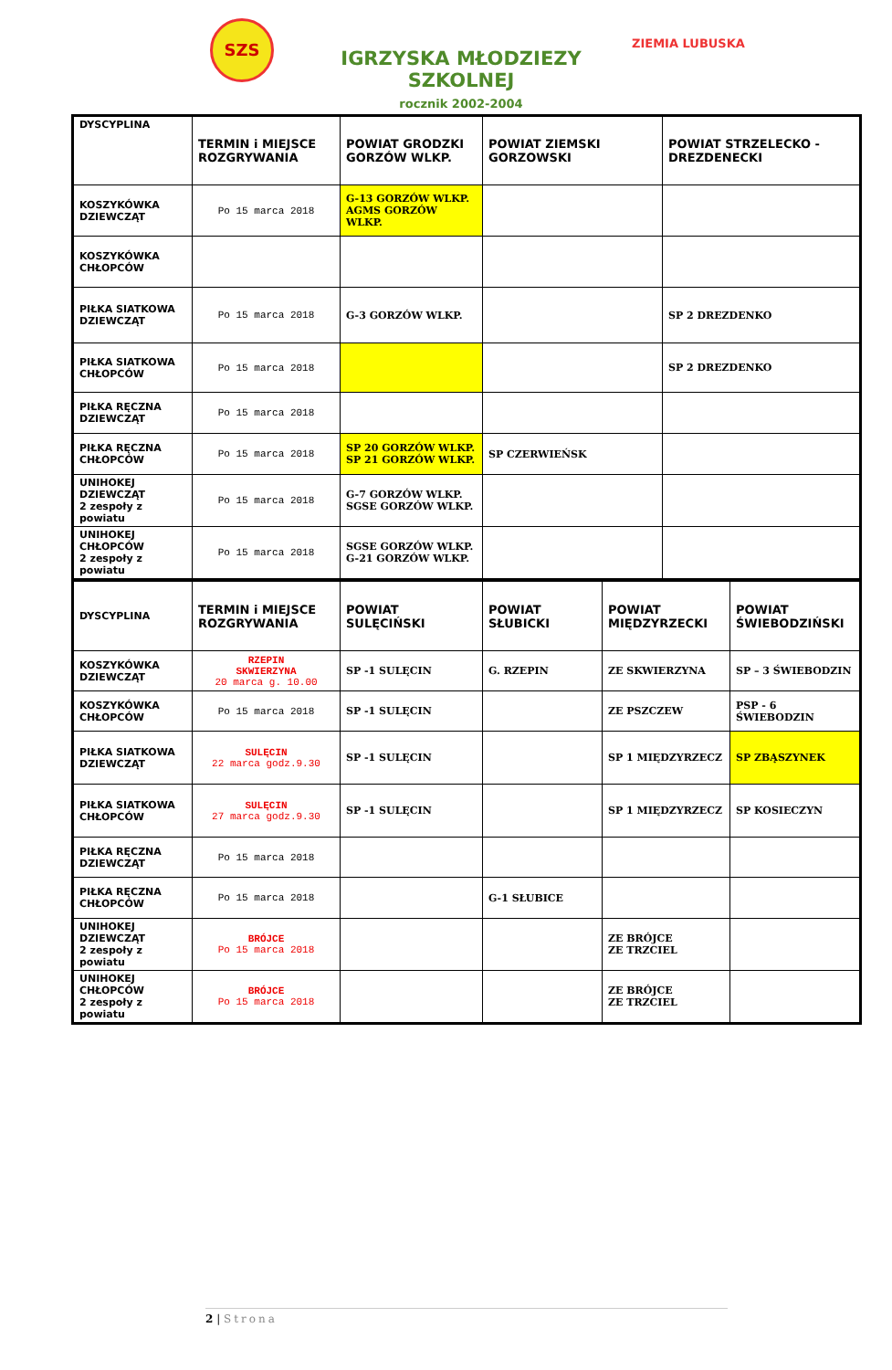SZS
IGRZYSKA MŁODZIEZY SZKOLNEJ
rocznik 2002-2004
ZIEMIA LUBUSKA
| DYSCYPLINA | TERMIN i MIEJSCE ROZGRYWANIA | POWIAT GRODZKI GORZÓW WLKP. | POWIAT ZIEMSKI GORZOWSKI | POWIAT STRZELECKO - DREZDENECKI |
| --- | --- | --- | --- | --- |
| KOSZYKÓWKA DZIEWCZĄT | Po 15 marca 2018 | G-13 GORZÓW WLKP. AGMS GORZÓW WLKP. | | |
| KOSZYKÓWKA CHŁOPCÓW | | | | |
| PIŁKA SIATKOWA DZIEWCZĄT | Po 15 marca 2018 | G-3 GORZÓW WLKP. | | SP 2 DREZDENKO |
| PIŁKA SIATKOWA CHŁOPCÓW | Po 15 marca 2018 | | | SP 2 DREZDENKO |
| PIŁKA RĘCZNA DZIEWCZĄT | Po 15 marca 2018 | | | |
| PIŁKA RĘCZNA CHŁOPCÓW | Po 15 marca 2018 | SP 20 GORZÓW WLKP. SP 21 GORZÓW WLKP. | SP CZERWIEŃSK | |
| UNIHOKEJ DZIEWCZĄT 2 zespoły z powiatu | Po 15 marca 2018 | G-7 GORZÓW WLKP. SGSE GORZÓW WLKP. | | |
| UNIHOKEJ CHŁOPCÓW 2 zespoły z powiatu | Po 15 marca 2018 | SGSE GORZÓW WLKP. G-21 GORZÓW WLKP. | | |
| DYSCYPLINA | TERMIN i MIEJSCE ROZGRYWANIA | POWIAT SULĘCIŃSKI | POWIAT SŁUBICKI | POWIAT MIĘDZYRZECKI | POWIAT ŚWIEBODZIŃSKI |
| --- | --- | --- | --- | --- | --- |
| KOSZYKÓWKA DZIEWCZĄT | RZEPIN SKWIERZYNA 20 marca g. 10.00 | SP -1 SULĘCIN | G. RZEPIN | ZE SKWIERZYNA | SP – 3 ŚWIEBODZIN |
| KOSZYKÓWKA CHŁOPCÓW | Po 15 marca 2018 | SP -1 SULĘCIN | | ZE PSZCZEW | PSP - 6 ŚWIEBODZIN |
| PIŁKA SIATKOWA DZIEWCZĄT | SULĘCIN 22 marca godz.9.30 | SP -1 SULĘCIN | | SP 1 MIĘDZYRZECZ | SP ZBĄSZYNEK |
| PIŁKA SIATKOWA CHŁOPCÓW | SULĘCIN 27 marca godz.9.30 | SP -1 SULĘCIN | | SP 1 MIĘDZYRZECZ | SP KOSIECZYN |
| PIŁKA RĘCZNA DZIEWCZĄT | Po 15 marca 2018 | | | | |
| PIŁKA RĘCZNA CHŁOPCÓW | Po 15 marca 2018 | | G-1 SŁUBICE | | |
| UNIHOKEJ DZIEWCZĄT 2 zespoły z powiatu | BRÓJCE Po 15 marca 2018 | | | ZE BRÓJCE ZE TRZCIEL | |
| UNIHOKEJ CHŁOPCÓW 2 zespoły z powiatu | BRÓJCE Po 15 marca 2018 | | | ZE BRÓJCE ZE TRZCIEL | |
2 | Strona